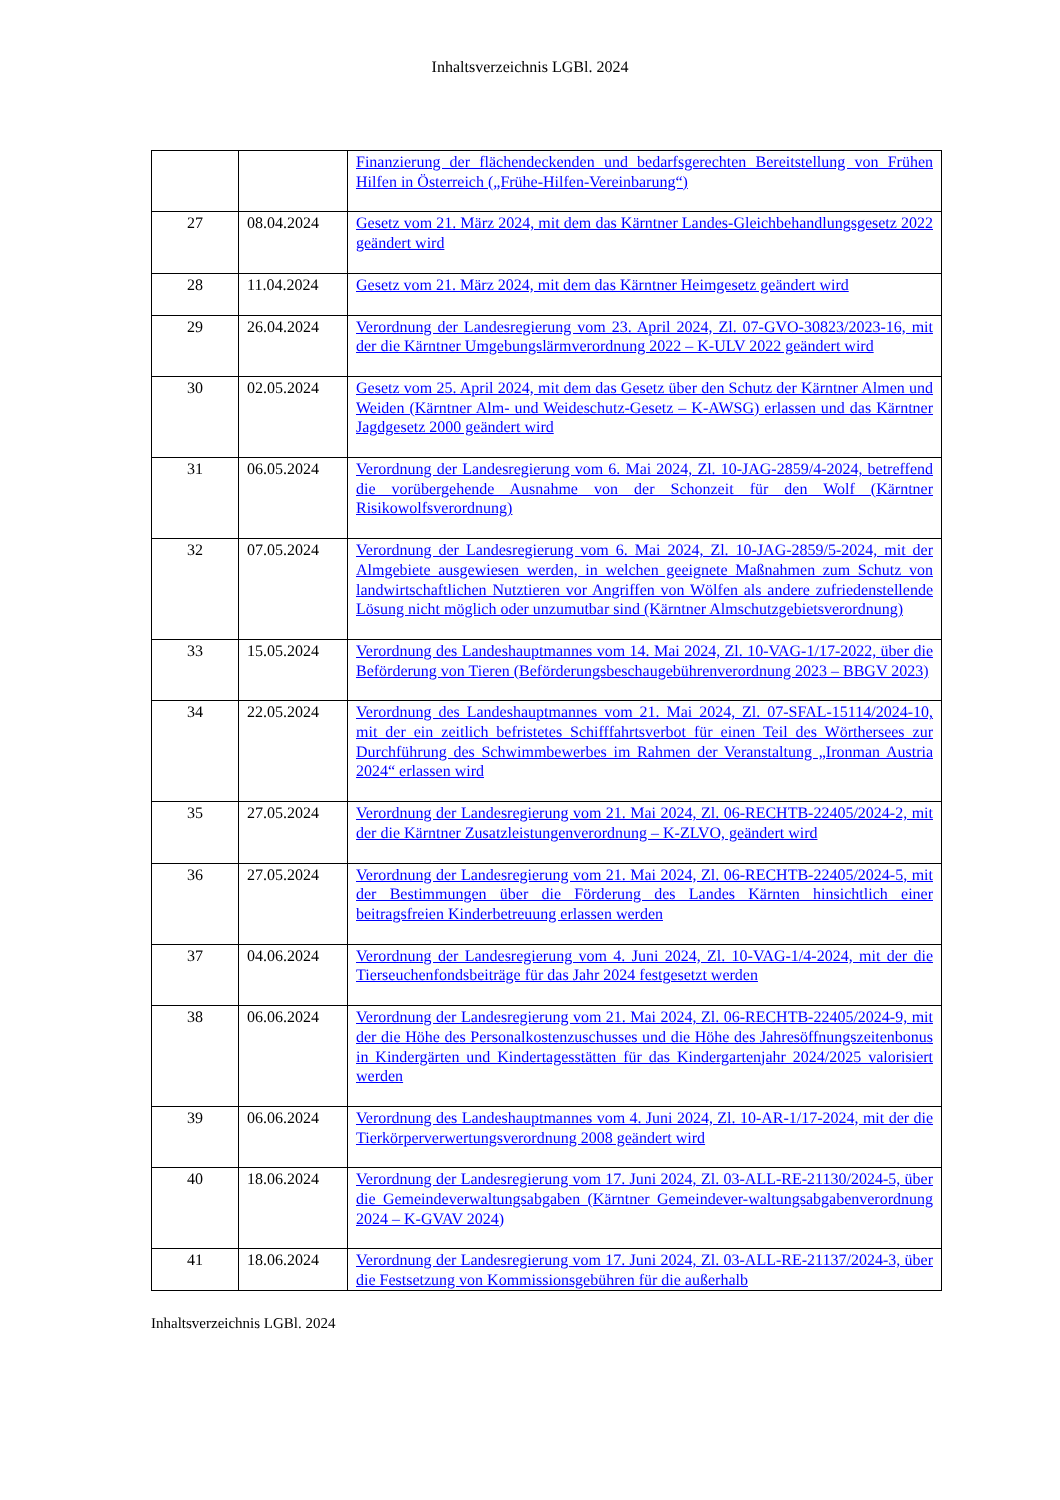Inhaltsverzeichnis LGBl. 2024
| | | Finanzierung der flächendeckenden und bedarfsgerechten Bereitstellung von Frühen Hilfen in Österreich („Frühe-Hilfen-Vereinbarung“) |
| 27 | 08.04.2024 | Gesetz vom 21. März 2024, mit dem das Kärntner Landes-Gleichbehandlungsgesetz 2022 geändert wird |
| 28 | 11.04.2024 | Gesetz vom 21. März 2024, mit dem das Kärntner Heimgesetz geändert wird |
| 29 | 26.04.2024 | Verordnung der Landesregierung vom 23. April 2024, Zl. 07-GVO-30823/2023-16, mit der die Kärntner Umgebungslärmverordnung 2022 – K-ULV 2022 geändert wird |
| 30 | 02.05.2024 | Gesetz vom 25. April 2024, mit dem das Gesetz über den Schutz der Kärntner Almen und Weiden (Kärntner Alm- und Weideschutz-Gesetz – K-AWSG) erlassen und das Kärntner Jagdgesetz 2000 geändert wird |
| 31 | 06.05.2024 | Verordnung der Landesregierung vom 6. Mai 2024, Zl. 10-JAG-2859/4-2024, betreffend die vorübergehende Ausnahme von der Schonzeit für den Wolf (Kärntner Risikowolfsverordnung) |
| 32 | 07.05.2024 | Verordnung der Landesregierung vom 6. Mai 2024, Zl. 10-JAG-2859/5-2024, mit der Almgebiete ausgewiesen werden, in welchen geeignete Maßnahmen zum Schutz von landwirtschaftlichen Nutztieren vor Angriffen von Wölfen als andere zufriedenstellende Lösung nicht möglich oder unzumutbar sind (Kärntner Almschutzgebietsverordnung) |
| 33 | 15.05.2024 | Verordnung des Landeshauptmannes vom 14. Mai 2024, Zl. 10-VAG-1/17-2022, über die Beförderung von Tieren (Beförderungsbeschaugebührenverordnung 2023 – BBGV 2023) |
| 34 | 22.05.2024 | Verordnung des Landeshauptmannes vom 21. Mai 2024, Zl. 07-SFAL-15114/2024-10, mit der ein zeitlich befristetes Schifffahrtsverbot für einen Teil des Wörthersees zur Durchführung des Schwimmbewerbes im Rahmen der Veranstaltung „Ironman Austria 2024“ erlassen wird |
| 35 | 27.05.2024 | Verordnung der Landesregierung vom 21. Mai 2024, Zl. 06-RECHTB-22405/2024-2, mit der die Kärntner Zusatzleistungenverordnung – K-ZLVO, geändert wird |
| 36 | 27.05.2024 | Verordnung der Landesregierung vom 21. Mai 2024, Zl. 06-RECHTB-22405/2024-5, mit der Bestimmungen über die Förderung des Landes Kärnten hinsichtlich einer beitragsfreien Kinderbetreuung erlassen werden |
| 37 | 04.06.2024 | Verordnung der Landesregierung vom 4. Juni 2024, Zl. 10-VAG-1/4-2024, mit der die Tierseuchenfondsbeiträge für das Jahr 2024 festgesetzt werden |
| 38 | 06.06.2024 | Verordnung der Landesregierung vom 21. Mai 2024, Zl. 06-RECHTB-22405/2024-9, mit der die Höhe des Personalkostenzuschusses und die Höhe des Jahresöffnungszeitenbonus in Kindergärten und Kindertagesstätten für das Kindergartenjahr 2024/2025 valorisiert werden |
| 39 | 06.06.2024 | Verordnung des Landeshauptmannes vom 4. Juni 2024, Zl. 10-AR-1/17-2024, mit der die Tierkörperverwertungsverordnung 2008 geändert wird |
| 40 | 18.06.2024 | Verordnung der Landesregierung vom 17. Juni 2024, Zl. 03-ALL-RE-21130/2024-5, über die Gemeindeverwaltungsabgaben (Kärntner Gemeindever-waltungsabgabenverordnung 2024 – K-GVAV 2024) |
| 41 | 18.06.2024 | Verordnung der Landesregierung vom 17. Juni 2024, Zl. 03-ALL-RE-21137/2024-3, über die Festsetzung von Kommissionsgebühren für die außerhalb |
Inhaltsverzeichnis LGBl. 2024